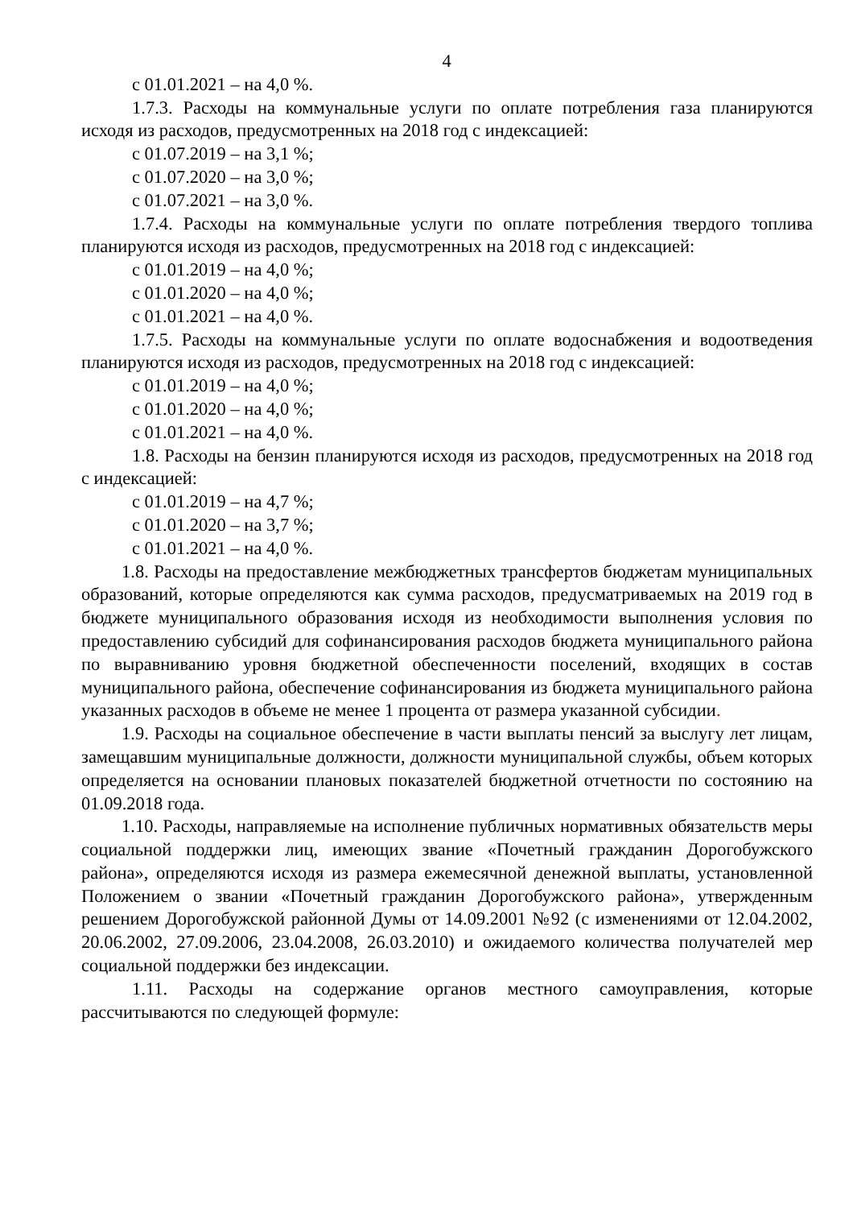4
с 01.01.2021 – на 4,0 %.
1.7.3. Расходы на коммунальные услуги по оплате потребления газа планируются исходя из расходов, предусмотренных на 2018 год с индексацией:
с 01.07.2019 – на 3,1 %;
с 01.07.2020 – на 3,0 %;
с 01.07.2021 – на 3,0 %.
1.7.4. Расходы на коммунальные услуги по оплате потребления твердого топлива планируются исходя из расходов, предусмотренных на 2018 год с индексацией:
с 01.01.2019 – на 4,0 %;
с 01.01.2020 – на 4,0 %;
с 01.01.2021 – на 4,0 %.
1.7.5. Расходы на коммунальные услуги по оплате водоснабжения и водоотведения планируются исходя из расходов, предусмотренных на 2018 год с индексацией:
с 01.01.2019 – на 4,0 %;
с 01.01.2020 – на 4,0 %;
с 01.01.2021 – на 4,0 %.
1.8. Расходы на бензин планируются исходя из расходов, предусмотренных на 2018 год с индексацией:
с 01.01.2019 – на 4,7 %;
с 01.01.2020 – на 3,7 %;
с 01.01.2021 – на 4,0 %.
1.8. Расходы на предоставление межбюджетных трансфертов бюджетам муниципальных образований, которые определяются как сумма расходов, предусматриваемых на 2019 год в бюджете муниципального образования исходя из необходимости выполнения условия по предоставлению субсидий для софинансирования расходов бюджета муниципального района по выравниванию уровня бюджетной обеспеченности поселений, входящих в состав муниципального района, обеспечение софинансирования из бюджета муниципального района указанных расходов в объеме не менее 1 процента от размера указанной субсидии.
1.9. Расходы на социальное обеспечение в части выплаты пенсий за выслугу лет лицам, замещавшим муниципальные должности, должности муниципальной службы, объем которых определяется на основании плановых показателей бюджетной отчетности по состоянию на 01.09.2018 года.
1.10. Расходы, направляемые на исполнение публичных нормативных обязательств меры социальной поддержки лиц, имеющих звание «Почетный гражданин Дорогобужского района», определяются исходя из размера ежемесячной денежной выплаты, установленной Положением о звании «Почетный гражданин Дорогобужского района», утвержденным решением Дорогобужской районной Думы от 14.09.2001 №92 (с изменениями от 12.04.2002, 20.06.2002, 27.09.2006, 23.04.2008, 26.03.2010) и ожидаемого количества получателей мер социальной поддержки без индексации.
1.11. Расходы на содержание органов местного самоуправления, которые рассчитываются по следующей формуле: